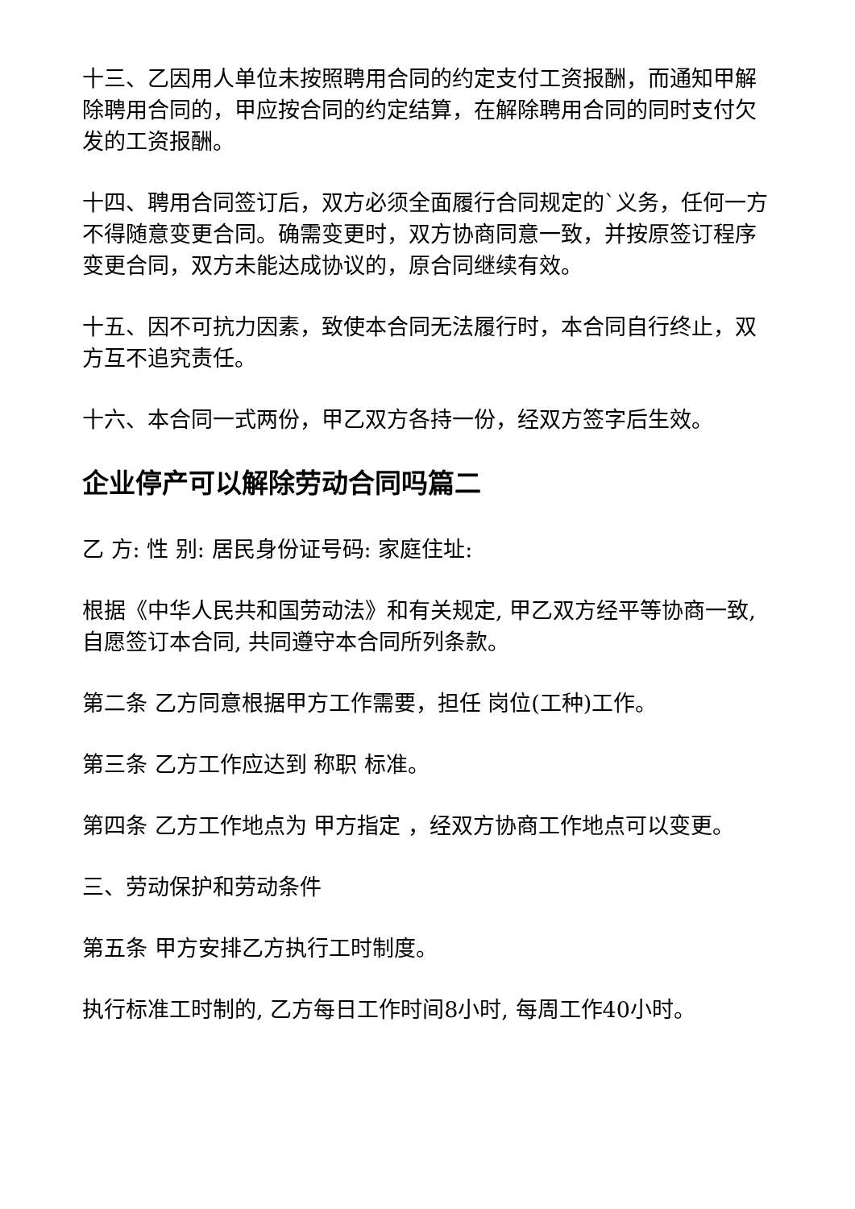十三、乙因用人单位未按照聘用合同的约定支付工资报酬，而通知甲解除聘用合同的，甲应按合同的约定结算，在解除聘用合同的同时支付欠发的工资报酬。
十四、聘用合同签订后，双方必须全面履行合同规定的`义务，任何一方不得随意变更合同。确需变更时，双方协商同意一致，并按原签订程序变更合同，双方未能达成协议的，原合同继续有效。
十五、因不可抗力因素，致使本合同无法履行时，本合同自行终止，双方互不追究责任。
十六、本合同一式两份，甲乙双方各持一份，经双方签字后生效。
企业停产可以解除劳动合同吗篇二
乙 方: 性 别: 居民身份证号码: 家庭住址:
根据《中华人民共和国劳动法》和有关规定, 甲乙双方经平等协商一致, 自愿签订本合同, 共同遵守本合同所列条款。
第二条 乙方同意根据甲方工作需要，担任 岗位(工种)工作。
第三条 乙方工作应达到 称职 标准。
第四条 乙方工作地点为 甲方指定 ，经双方协商工作地点可以变更。
三、劳动保护和劳动条件
第五条 甲方安排乙方执行工时制度。
执行标准工时制的, 乙方每日工作时间8小时, 每周工作40小时。